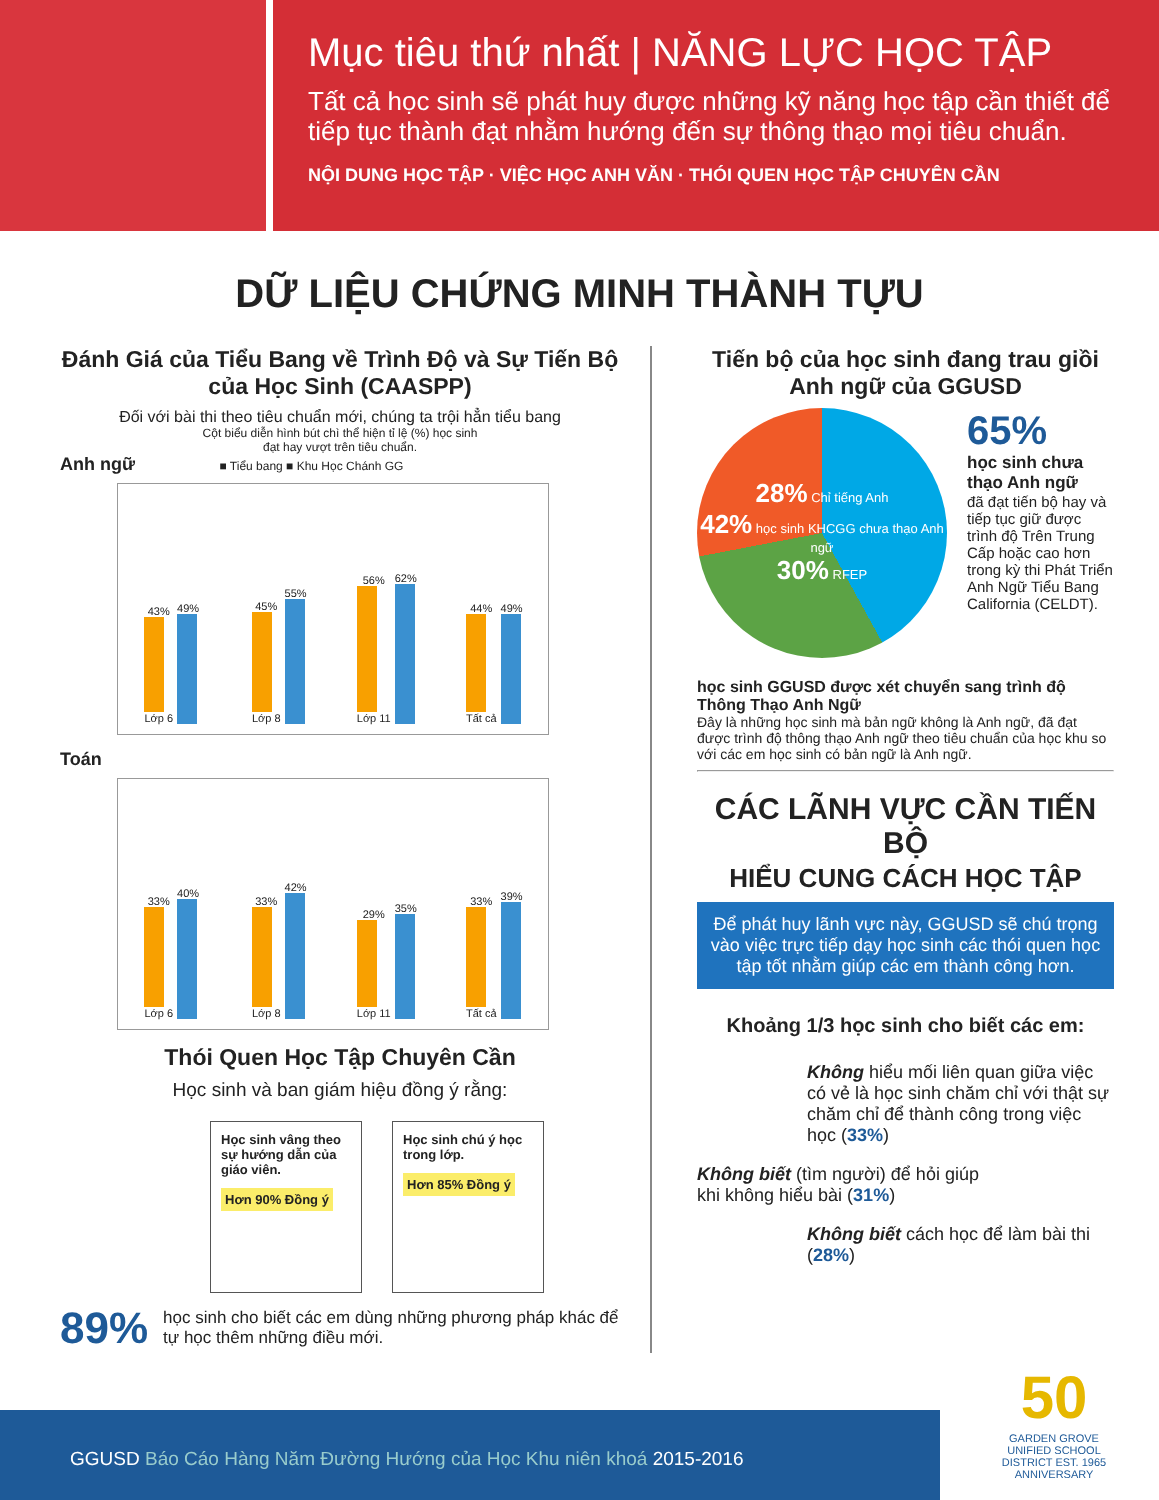Mục tiêu thứ nhất | NĂNG LỰC HỌC TẬP
Tất cả học sinh sẽ phát huy được những kỹ năng học tập cần thiết để tiếp tục thành đạt nhằm hướng đến sự thông thạo mọi tiêu chuẩn.
NỘI DUNG HỌC TẬP · VIỆC HỌC ANH VĂN · THÓI QUEN HỌC TẬP CHUYÊN CẦN
DỮ LIỆU CHỨNG MINH THÀNH TỰU
Đánh Giá của Tiểu Bang về Trình Độ và Sự Tiến Bộ của Học Sinh (CAASPP)
Đối với bài thi theo tiêu chuẩn mới, chúng ta trội hẳn tiểu bang
Cột biểu diễn hình bút chì thể hiện tỉ lệ (%) học sinh
đạt hay vượt trên tiêu chuẩn.
Anh ngữ ■ Tiểu bang ■ Khu Học Chánh GG
43%
Lớp 6
49%
45%
Lớp 8
55%
56%
Lớp 11
62%
44%
Tất cả
49%
Toán
33%
Lớp 6
40%
33%
Lớp 8
42%
29%
Lớp 11
35%
33%
Tất cả
39%
Thói Quen Học Tập Chuyên Cần
Học sinh và ban giám hiệu đồng ý rằng:
Học sinh vâng theo sự hướng dẫn của giáo viên.
Hơn 90% Đồng ý
Học sinh chú ý học trong lớp.
Hơn 85% Đồng ý
89% học sinh cho biết các em dùng những phương pháp khác để tự học thêm những điều mới.
Tiến bộ của học sinh đang trau giồi Anh ngữ của GGUSD
28% Chỉ tiếng Anh
42% học sinh KHCGG chưa thạo Anh ngữ
30% RFEP
65%
học sinh chưa thạo Anh ngữ
đã đạt tiến bộ hay và tiếp tục giữ được trình độ Trên Trung Cấp hoặc cao hơn trong kỳ thi Phát Triển Anh Ngữ Tiểu Bang California (CELDT).
học sinh GGUSD được xét chuyển sang trình độ Thông Thạo Anh Ngữ
Đây là những học sinh mà bản ngữ không là Anh ngữ, đã đạt được trình độ thông thạo Anh ngữ theo tiêu chuẩn của học khu so với các em học sinh có bản ngữ là Anh ngữ.
CÁC LÃNH VỰC CẦN TIẾN BỘ
HIỂU CUNG CÁCH HỌC TẬP
Để phát huy lãnh vực này, GGUSD sẽ chú trọng vào việc trực tiếp dạy học sinh các thói quen học tập tốt nhằm giúp các em thành công hơn.
Khoảng 1/3 học sinh cho biết các em:
Không hiểu mối liên quan giữa việc có vẻ là học sinh chăm chỉ với thật sự chăm chỉ để thành công trong việc học (33%)
Không biết (tìm người) để hỏi giúp khi không hiểu bài (31%)
Không biết cách học để làm bài thi (28%)
GGUSD Báo Cáo Hàng Năm Đường Hướng của Học Khu niên khoá 2015-2016
50
GARDEN GROVE UNIFIED SCHOOL DISTRICT EST. 1965 ANNIVERSARY